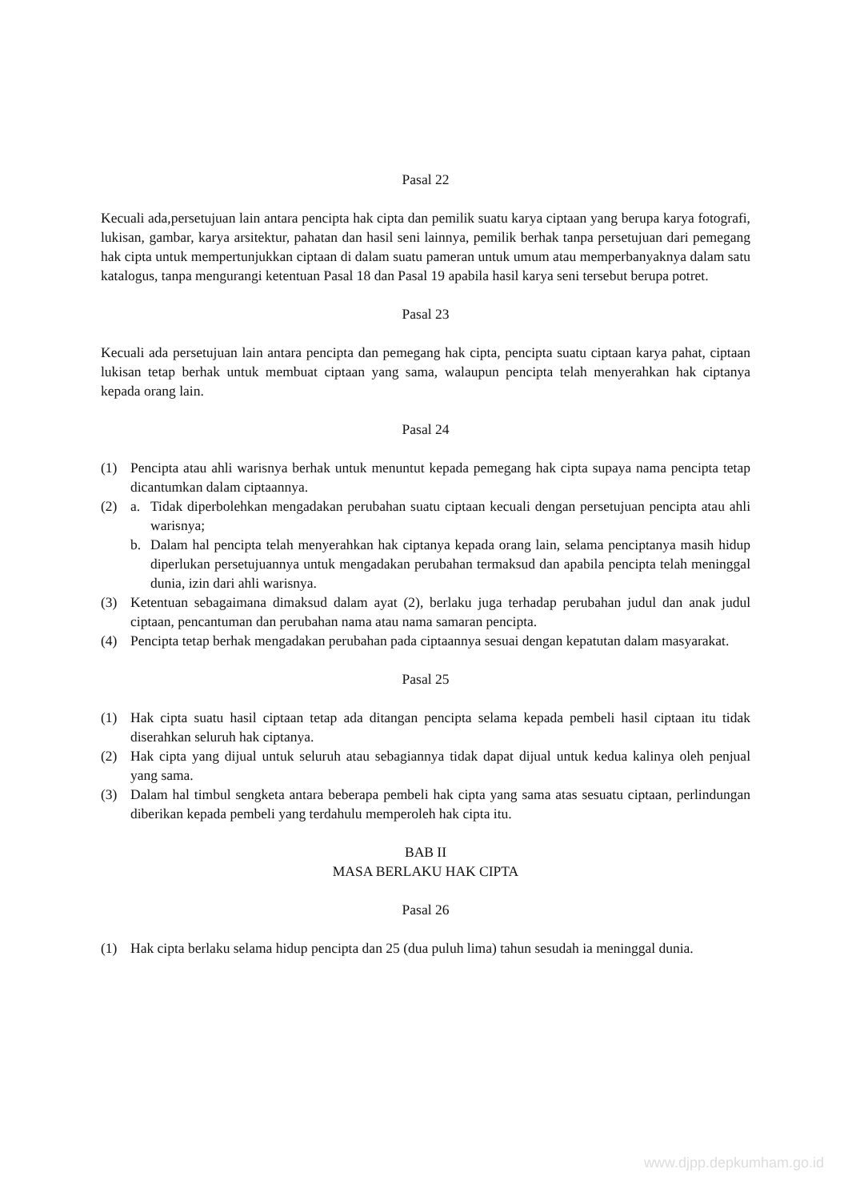Pasal 22
Kecuali ada,persetujuan lain antara pencipta hak cipta dan pemilik suatu karya ciptaan yang berupa karya fotografi, lukisan, gambar, karya arsitektur, pahatan dan hasil seni lainnya, pemilik berhak tanpa persetujuan dari pemegang hak cipta untuk mempertunjukkan ciptaan di dalam suatu pameran untuk umum atau memperbanyaknya dalam satu katalogus, tanpa mengurangi ketentuan Pasal 18 dan Pasal 19 apabila hasil karya seni tersebut berupa potret.
Pasal 23
Kecuali ada persetujuan lain antara pencipta dan pemegang hak cipta, pencipta suatu ciptaan karya pahat, ciptaan lukisan tetap berhak untuk membuat ciptaan yang sama, walaupun pencipta telah menyerahkan hak ciptanya kepada orang lain.
Pasal 24
(1) Pencipta atau ahli warisnya berhak untuk menuntut kepada pemegang hak cipta supaya nama pencipta tetap dicantumkan dalam ciptaannya.
(2) a. Tidak diperbolehkan mengadakan perubahan suatu ciptaan kecuali dengan persetujuan pencipta atau ahli warisnya;
b. Dalam hal pencipta telah menyerahkan hak ciptanya kepada orang lain, selama penciptanya masih hidup diperlukan persetujuannya untuk mengadakan perubahan termaksud dan apabila pencipta telah meninggal dunia, izin dari ahli warisnya.
(3) Ketentuan sebagaimana dimaksud dalam ayat (2), berlaku juga terhadap perubahan judul dan anak judul ciptaan, pencantuman dan perubahan nama atau nama samaran pencipta.
(4) Pencipta tetap berhak mengadakan perubahan pada ciptaannya sesuai dengan kepatutan dalam masyarakat.
Pasal 25
(1) Hak cipta suatu hasil ciptaan tetap ada ditangan pencipta selama kepada pembeli hasil ciptaan itu tidak diserahkan seluruh hak ciptanya.
(2) Hak cipta yang dijual untuk seluruh atau sebagiannya tidak dapat dijual untuk kedua kalinya oleh penjual yang sama.
(3) Dalam hal timbul sengketa antara beberapa pembeli hak cipta yang sama atas sesuatu ciptaan, perlindungan diberikan kepada pembeli yang terdahulu memperoleh hak cipta itu.
BAB II
MASA BERLAKU HAK CIPTA
Pasal 26
(1) Hak cipta berlaku selama hidup pencipta dan 25 (dua puluh lima) tahun sesudah ia meninggal dunia.
www.djpp.depkumham.go.id